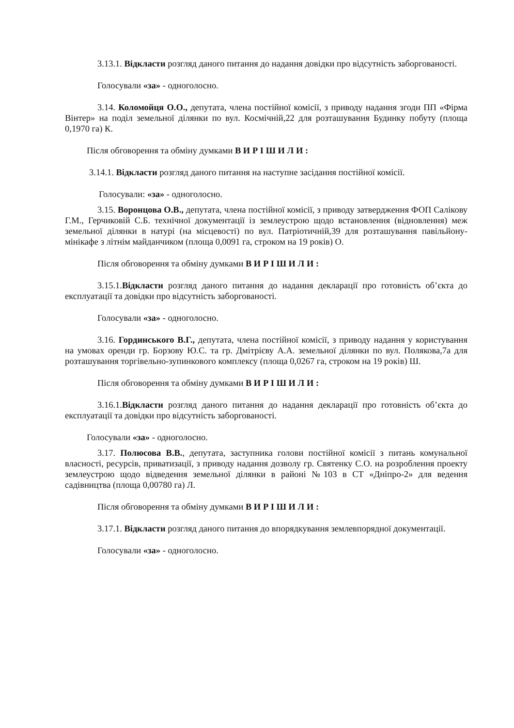3.13.1. Відкласти розгляд даного питання до надання довідки про відсутність заборгованості.
Голосували «за» - одноголосно.
3.14. Коломойця О.О., депутата, члена постійної комісії, з приводу надання згоди ПП «Фірма Вінтер» на поділ земельної ділянки по вул. Космічній,22 для розташування Будинку побуту (площа 0,1970 га) К.
Після обговорення та обміну думками В И Р І Ш И Л И :
3.14.1. Відкласти розгляд даного питання на наступне засідання постійної комісії.
Голосували: «за» - одноголосно.
3.15. Воронцова О.В., депутата, члена постійної комісії, з приводу затвердження ФОП Салікову Г.М., Герчиковій С.Б. технічної документації із землеустрою щодо встановлення (відновлення) меж земельної ділянки в натурі (на місцевості) по вул. Патріотичній,39 для розташування павільйону-мінікафе з літнім майданчиком (площа 0,0091 га, строком на 19 років) О.
Після обговорення та обміну думками В И Р І Ш И Л И :
3.15.1.Відкласти розгляд даного питання до надання декларації про готовність об’єкта до експлуатації та довідки про відсутність заборгованості.
Голосували «за» - одноголосно.
3.16. Гординського В.Г., депутата, члена постійної комісії, з приводу надання у користування на умовах оренди гр. Борзову Ю.С. та гр. Дмітрієву А.А. земельної ділянки по вул. Полякова,7а для розташування торгівельно-зупинкового комплексу (площа 0,0267 га, строком на 19 років) Ш.
Після обговорення та обміну думками В И Р І Ш И Л И :
3.16.1.Відкласти розгляд даного питання до надання декларації про готовність об’єкта до експлуатації та довідки про відсутність заборгованості.
Голосували «за» - одноголосно.
3.17. Полюсова В.В., депутата, заступника голови постійної комісії з питань комунальної власності, ресурсів, приватизації, з приводу надання дозволу гр. Святенку С.О. на розроблення проекту землеустрою щодо відведення земельної ділянки в районі №103 в СТ «Дніпро-2» для ведення садівництва (площа 0,00780 га) Л.
Після обговорення та обміну думками В И Р І Ш И Л И :
3.17.1. Відкласти розгляд даного питання до впорядкування землевпорядної документації.
Голосували «за» - одноголосно.